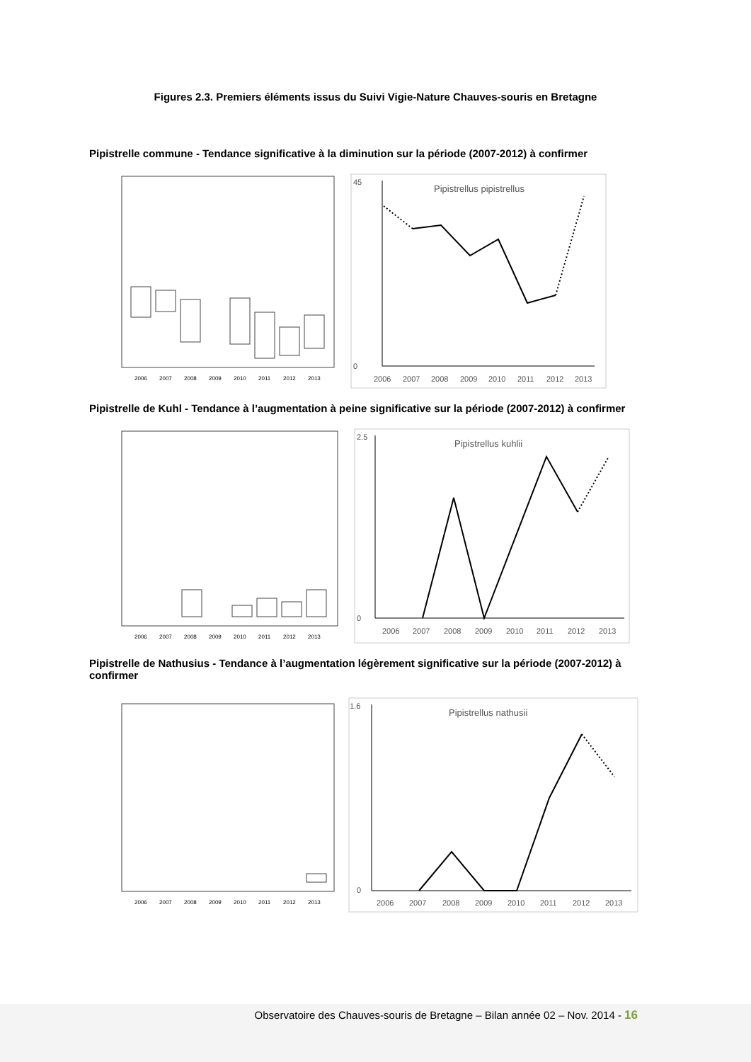Figures 2.3. Premiers éléments issus du Suivi Vigie-Nature Chauves-souris en Bretagne
Pipistrelle commune - Tendance significative à la diminution sur la période (2007-2012) à confirmer
2006
2007
2008
2009
2010
2011
2012
2013
Pipistrellus pipistrellus
45
0
2006
2007
2008
2009
2010
2011
2012
2013
Pipistrelle de Kuhl - Tendance à l’augmentation à peine significative sur la période (2007-2012) à confirmer
2006
2007
2008
2009
2010
2011
2012
2013
Pipistrellus kuhlii
2.5
0
2006
2007
2008
2009
2010
2011
2012
2013
Pipistrelle de Nathusius - Tendance à l’augmentation légèrement significative sur la période (2007-2012) à confirmer
2006
2007
2008
2009
2010
2011
2012
2013
Pipistrellus nathusii
1.6
0
2006
2007
2008
2009
2010
2011
2012
2013
Observatoire des Chauves-souris de Bretagne – Bilan année 02 – Nov. 2014 - 16